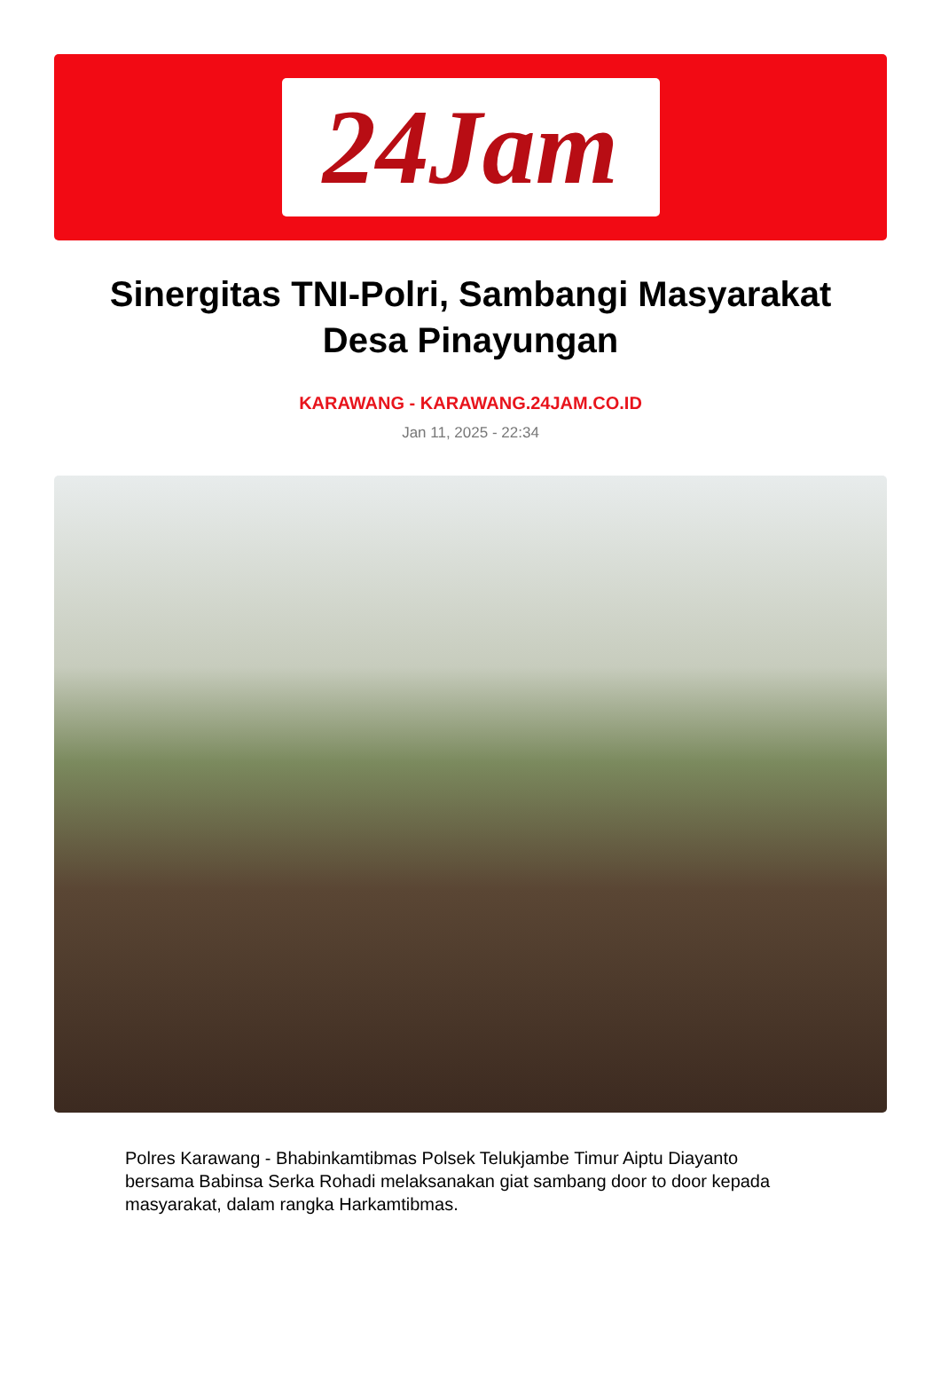24Jam
Sinergitas TNI-Polri, Sambangi Masyarakat Desa Pinayungan
KARAWANG - KARAWANG.24JAM.CO.ID
Jan 11, 2025 - 22:34
Polres Karawang - Bhabinkamtibmas Polsek Telukjambe Timur Aiptu Diayanto bersama Babinsa Serka Rohadi melaksanakan giat sambang door to door kepada masyarakat, dalam rangka Harkamtibmas.